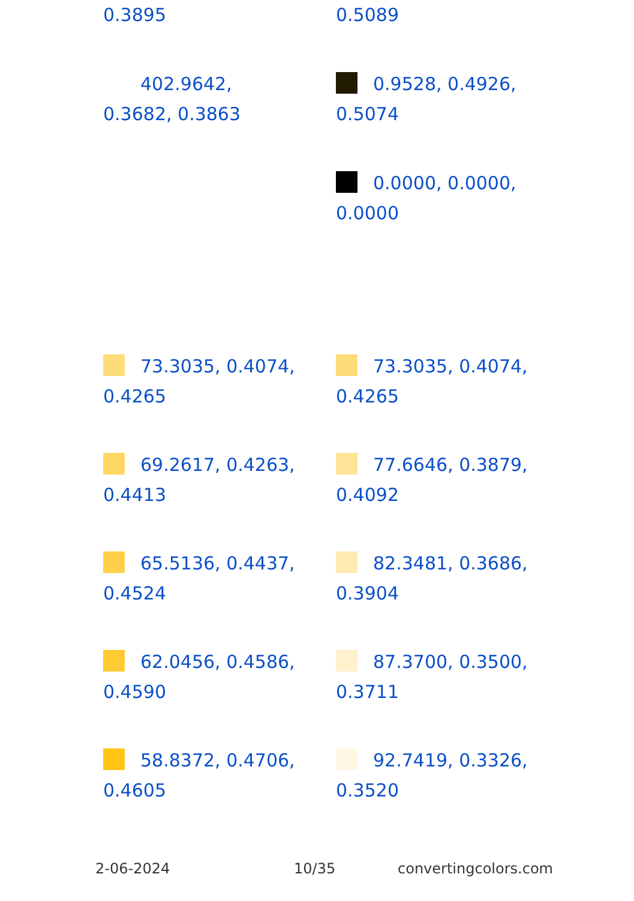0.3895 0.5089
402.9642, 0.3682, 0.3863
0.9528, 0.4926, 0.5074
0.0000, 0.0000, 0.0000
73.3035, 0.4074, 0.4265
73.3035, 0.4074, 0.4265
69.2617, 0.4263, 0.4413
77.6646, 0.3879, 0.4092
65.5136, 0.4437, 0.4524
82.3481, 0.3686, 0.3904
62.0456, 0.4586, 0.4590
87.3700, 0.3500, 0.3711
58.8372, 0.4706, 0.4605
92.7419, 0.3326, 0.3520
2-06-2024 10/35 convertingcolors.com